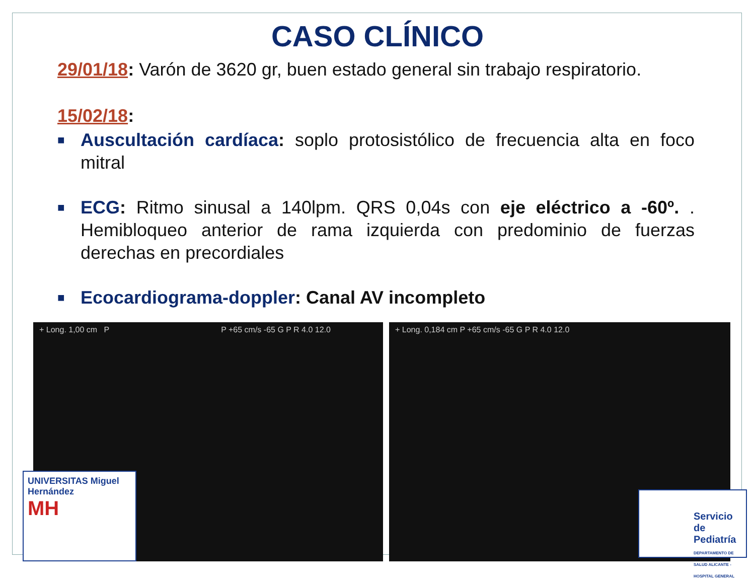CASO CLÍNICO
29/01/18: Varón de 3620 gr, buen estado general sin trabajo respiratorio.
15/02/18:
■ Auscultación cardíaca: soplo protosistólico de frecuencia alta en foco mitral
■ ECG: Ritmo sinusal a 140lpm. QRS 0,04s con eje eléctrico a -60º. . Hemibloqueo anterior de rama izquierda con predominio de fuerzas derechas en precordiales
■ Ecocardiograma-doppler: Canal AV incompleto
+ Long. 1,00 cm P P +65 cm/s -65 G P R 4.0 12.0
+ Long. 0,184 cm P +65 cm/s -65 G P R 4.0 12.0
UNIVERSITAS Miguel Hernández
MH
Servicio de Pediatría
DEPARTAMENTO DE SALUD ALICANTE - HOSPITAL GENERAL